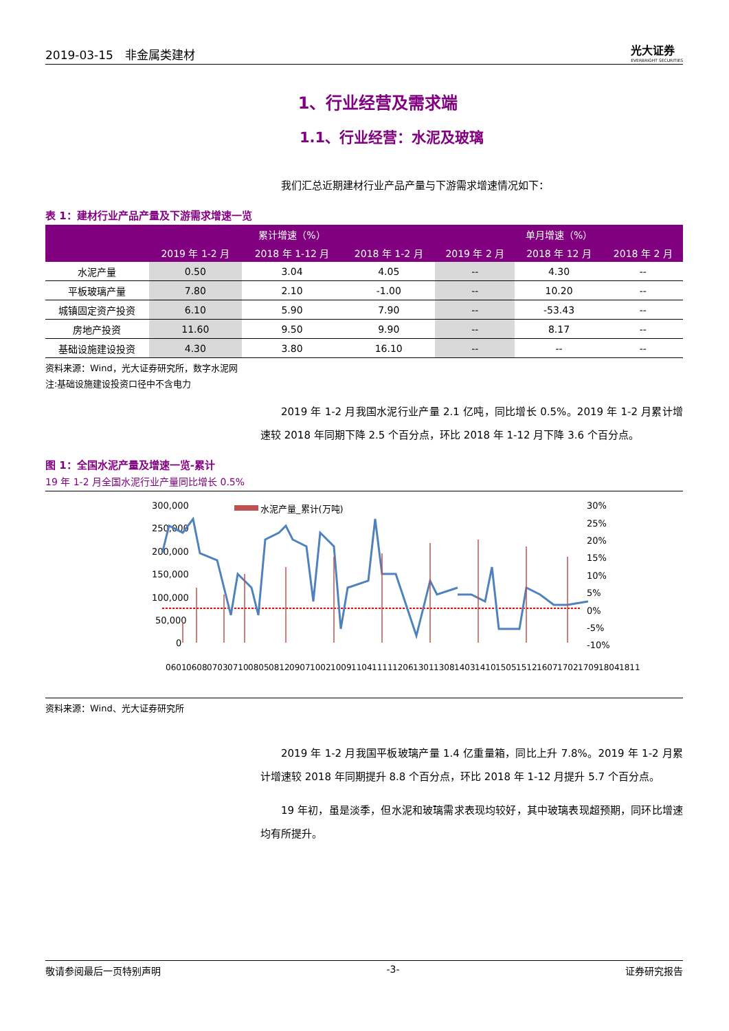2019-03-15　非金属类建材 光大证券
EVERBRIGHT SECURITIES
1、行业经营及需求端
1.1、行业经营：水泥及玻璃
我们汇总近期建材行业产品产量与下游需求增速情况如下：
表 1：建材行业产品产量及下游需求增速一览
| | 累计增速（%） | | | 单月增速（%） | | |
| --- | --- | --- | --- | --- | --- | --- |
| | 2019 年 1-2 月 | 2018 年 1-12 月 | 2018 年 1-2 月 | 2019 年 2 月 | 2018 年 12 月 | 2018 年 2 月 |
| 水泥产量 | 0.50 | 3.04 | 4.05 | -- | 4.30 | -- |
| 平板玻璃产量 | 7.80 | 2.10 | -1.00 | -- | 10.20 | -- |
| 城镇固定资产投资 | 6.10 | 5.90 | 7.90 | -- | -53.43 | -- |
| 房地产投资 | 11.60 | 9.50 | 9.90 | -- | 8.17 | -- |
| 基础设施建设投资 | 4.30 | 3.80 | 16.10 | -- | -- | -- |
资料来源：Wind，光大证券研究所，数字水泥网
注:基础设施建设投资口径中不含电力
2019 年 1-2 月我国水泥行业产量 2.1 亿吨，同比增长 0.5%。2019 年 1-2 月累计增速较 2018 年同期下降 2.5 个百分点，环比 2018 年 1-12 月下降 3.6 个百分点。
图 1：全国水泥产量及增速一览-累计
19 年 1-2 月全国水泥行业产量同比增长 0.5%
300,000
250,000
200,000
150,000
100,000
50,000
0
30%
25%
20%
15%
10%
5%
0%
-5%
-10%
水泥产量_累计(万吨)
0601
0608
0703
0710
0805
0812
0907
1002
1009
1104
1111
1206
1301
1308
1403
1410
1505
1512
1607
1702
1709
1804
1811
资料来源：Wind、光大证券研究所
2019 年 1-2 月我国平板玻璃产量 1.4 亿重量箱，同比上升 7.8%。2019 年 1-2 月累计增速较 2018 年同期提升 8.8 个百分点，环比 2018 年 1-12 月提升 5.7 个百分点。
19 年初，虽是淡季，但水泥和玻璃需求表现均较好，其中玻璃表现超预期，同环比增速均有所提升。
敬请参阅最后一页特别声明 -3- 证券研究报告